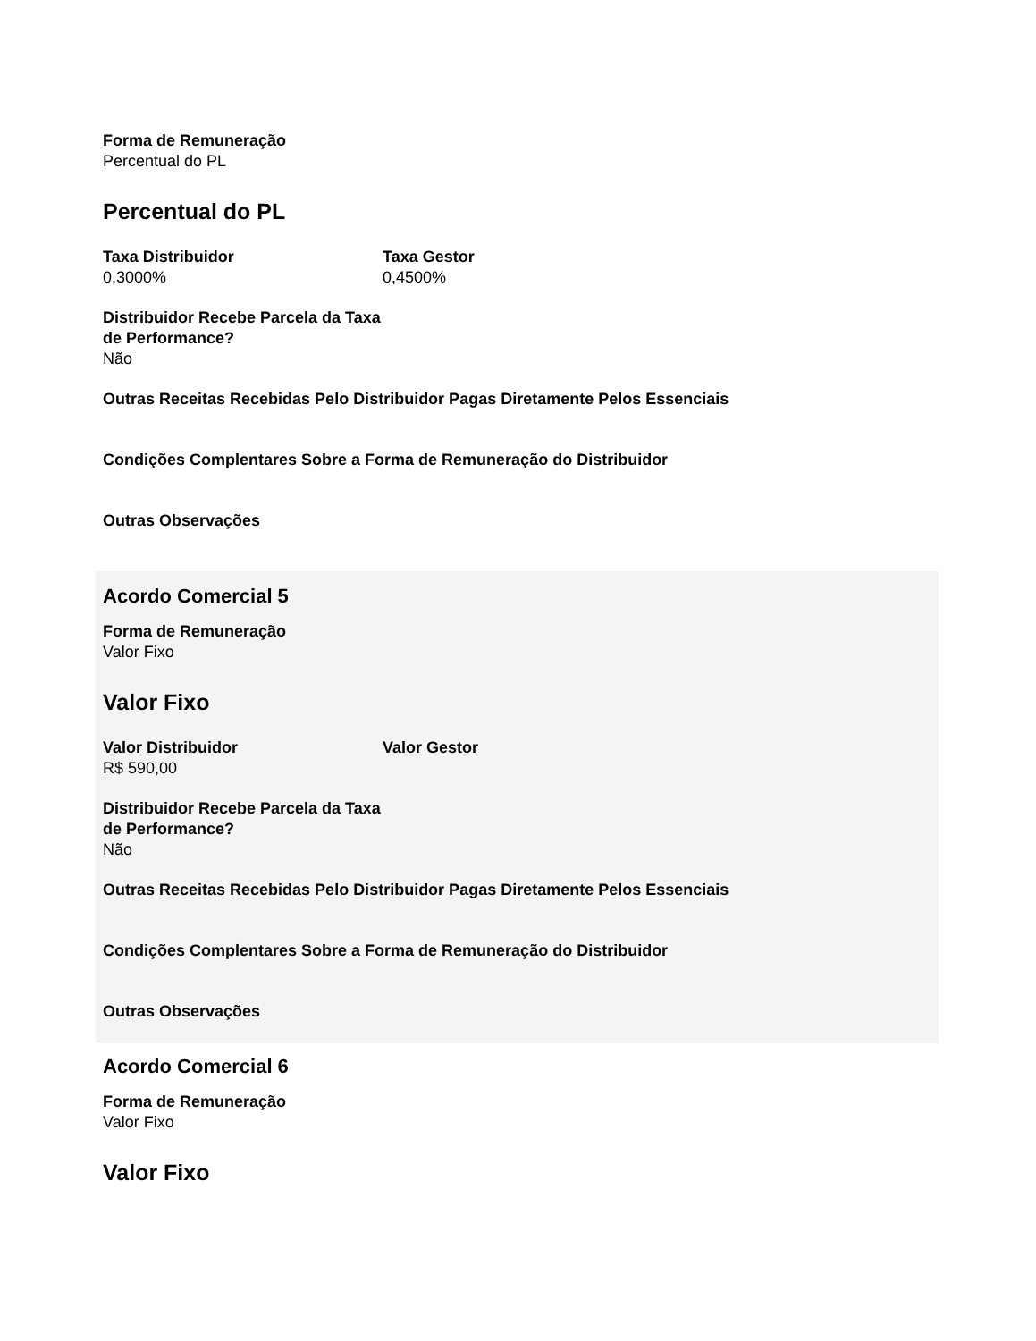Forma de Remuneração
Percentual do PL
Percentual do PL
Taxa Distribuidor
0,3000%
Taxa Gestor
0,4500%
Distribuidor Recebe Parcela da Taxa de Performance?
Não
Outras Receitas Recebidas Pelo Distribuidor Pagas Diretamente Pelos Essenciais
Condições Complentares Sobre a Forma de Remuneração do Distribuidor
Outras Observações
Acordo Comercial 5
Forma de Remuneração
Valor Fixo
Valor Fixo
Valor Distribuidor
R$ 590,00
Valor Gestor
Distribuidor Recebe Parcela da Taxa de Performance?
Não
Outras Receitas Recebidas Pelo Distribuidor Pagas Diretamente Pelos Essenciais
Condições Complentares Sobre a Forma de Remuneração do Distribuidor
Outras Observações
Acordo Comercial 6
Forma de Remuneração
Valor Fixo
Valor Fixo